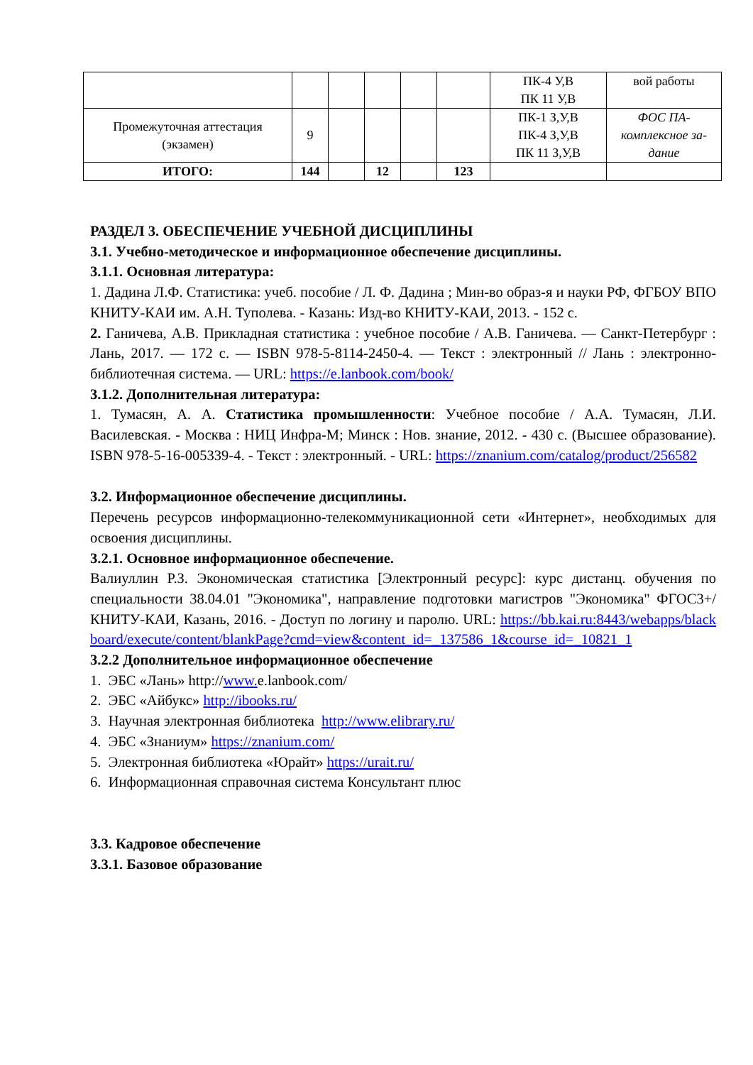| | | | | | | ПК-4 У,В ПК 11 У,В | вой работы |
| Промежуточная аттестация (экзамен) | 9 | | | | | ПК-1 З,У,В ПК-4 З,У,В ПК 11 З,У,В | ФОС ПА- комплексное за- дание |
| ИТОГО: | 144 | | 12 | | 123 | | |
РАЗДЕЛ 3. ОБЕСПЕЧЕНИЕ УЧЕБНОЙ ДИСЦИПЛИНЫ
3.1. Учебно-методическое и информационное обеспечение дисциплины.
3.1.1. Основная литература:
1. Дадина Л.Ф. Статистика: учеб. пособие / Л. Ф. Дадина ; Мин-во образ-я и науки РФ, ФГБОУ ВПО КНИТУ-КАИ им. А.Н. Туполева. - Казань: Изд-во КНИТУ-КАИ, 2013. - 152 с.
2. Ганичева, А.В. Прикладная статистика : учебное пособие / А.В. Ганичева. — Санкт-Петербург : Лань, 2017. — 172 с. — ISBN 978-5-8114-2450-4. — Текст : электронный // Лань : электронно-библиотечная система. — URL: https://e.lanbook.com/book/
3.1.2. Дополнительная литература:
1. Тумасян, А. А. Статистика промышленности: Учебное пособие / А.А. Тумасян, Л.И. Василевская. - Москва : НИЦ Инфра-М; Минск : Нов. знание, 2012. - 430 с. (Высшее образование). ISBN 978-5-16-005339-4. - Текст : электронный. - URL: https://znanium.com/catalog/product/256582
3.2. Информационное обеспечение дисциплины.
Перечень ресурсов информационно-телекоммуникационной сети «Интернет», необходимых для освоения дисциплины.
3.2.1. Основное информационное обеспечение.
Валиуллин Р.З. Экономическая статистика [Электронный ресурс]: курс дистанц. обучения по специальности 38.04.01 "Экономика", направление подготовки магистров "Экономика" ФГОС3+/ КНИТУ-КАИ, Казань, 2016. - Доступ по логину и паролю. URL: https://bb.kai.ru:8443/webapps/blackboard/execute/content/blankPage?cmd=view&content_id=_137586_1&course_id=_10821_1
3.2.2 Дополнительное информационное обеспечение
1. ЭБС «Лань» http://www. e.lanbook.com/
2. ЭБС «Айбукс» http://ibooks.ru/
3. Научная электронная библиотека http://www.elibrary.ru/
4. ЭБС «Знаниум» https://znanium.com/
5. Электронная библиотека «Юрайт» https://urait.ru/
6. Информационная справочная система Консультант плюс
3.3. Кадровое обеспечение
3.3.1. Базовое образование